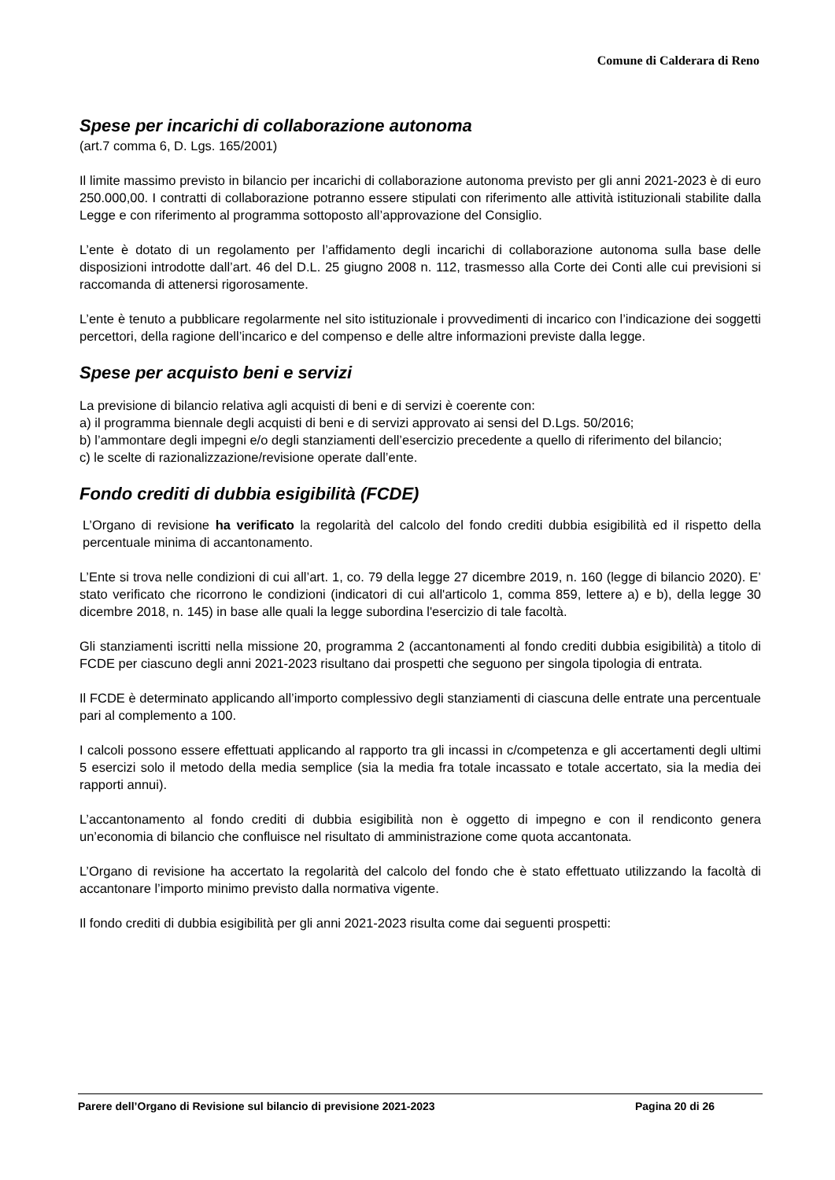Comune di Calderara di Reno
Spese per incarichi di collaborazione autonoma
(art.7 comma 6, D. Lgs. 165/2001)
Il limite massimo previsto in bilancio per incarichi di collaborazione autonoma previsto per gli anni 2021-2023 è di euro 250.000,00. I contratti di collaborazione potranno essere stipulati con riferimento alle attività istituzionali stabilite dalla Legge e con riferimento al programma sottoposto all’approvazione del Consiglio.
L’ente è dotato di un regolamento per l’affidamento degli incarichi di collaborazione autonoma sulla base delle disposizioni introdotte dall’art. 46 del D.L. 25 giugno 2008 n. 112, trasmesso alla Corte dei Conti alle cui previsioni si raccomanda di attenersi rigorosamente.
L’ente è tenuto a pubblicare regolarmente nel sito istituzionale i provvedimenti di incarico con l’indicazione dei soggetti percettori, della ragione dell’incarico e del compenso e delle altre informazioni previste dalla legge.
Spese per acquisto beni e servizi
La previsione di bilancio relativa agli acquisti di beni e di servizi è coerente con:
a) il programma biennale degli acquisti di beni e di servizi approvato ai sensi del D.Lgs. 50/2016;
b) l’ammontare degli impegni e/o degli stanziamenti dell’esercizio precedente a quello di riferimento del bilancio;
c) le scelte di razionalizzazione/revisione operate dall’ente.
Fondo crediti di dubbia esigibilità (FCDE)
L’Organo di revisione ha verificato la regolarità del calcolo del fondo crediti dubbia esigibilità ed il rispetto della percentuale minima di accantonamento.
L’Ente si trova nelle condizioni di cui all’art. 1, co. 79 della legge 27 dicembre 2019, n. 160 (legge di bilancio 2020). E’ stato verificato che ricorrono le condizioni (indicatori di cui all'articolo 1, comma 859, lettere a) e b), della legge 30 dicembre 2018, n. 145) in base alle quali la legge subordina l'esercizio di tale facoltà.
Gli stanziamenti iscritti nella missione 20, programma 2 (accantonamenti al fondo crediti dubbia esigibilità) a titolo di FCDE per ciascuno degli anni 2021-2023 risultano dai prospetti che seguono per singola tipologia di entrata.
Il FCDE è determinato applicando all’importo complessivo degli stanziamenti di ciascuna delle entrate una percentuale pari al complemento a 100.
I calcoli possono essere effettuati applicando al rapporto tra gli incassi in c/competenza e gli accertamenti degli ultimi 5 esercizi solo il metodo della media semplice (sia la media fra totale incassato e totale accertato, sia la media dei rapporti annui).
L’accantonamento al fondo crediti di dubbia esigibilità non è oggetto di impegno e con il rendiconto genera un’economia di bilancio che confluisce nel risultato di amministrazione come quota accantonata.
L’Organo di revisione ha accertato la regolarità del calcolo del fondo che è stato effettuato utilizzando la facoltà di accantonare l’importo minimo previsto dalla normativa vigente.
Il fondo crediti di dubbia esigibilità per gli anni 2021-2023 risulta come dai seguenti prospetti:
Parere dell’Organo di Revisione sul bilancio di previsione 2021-2023 Pagina 20 di 26